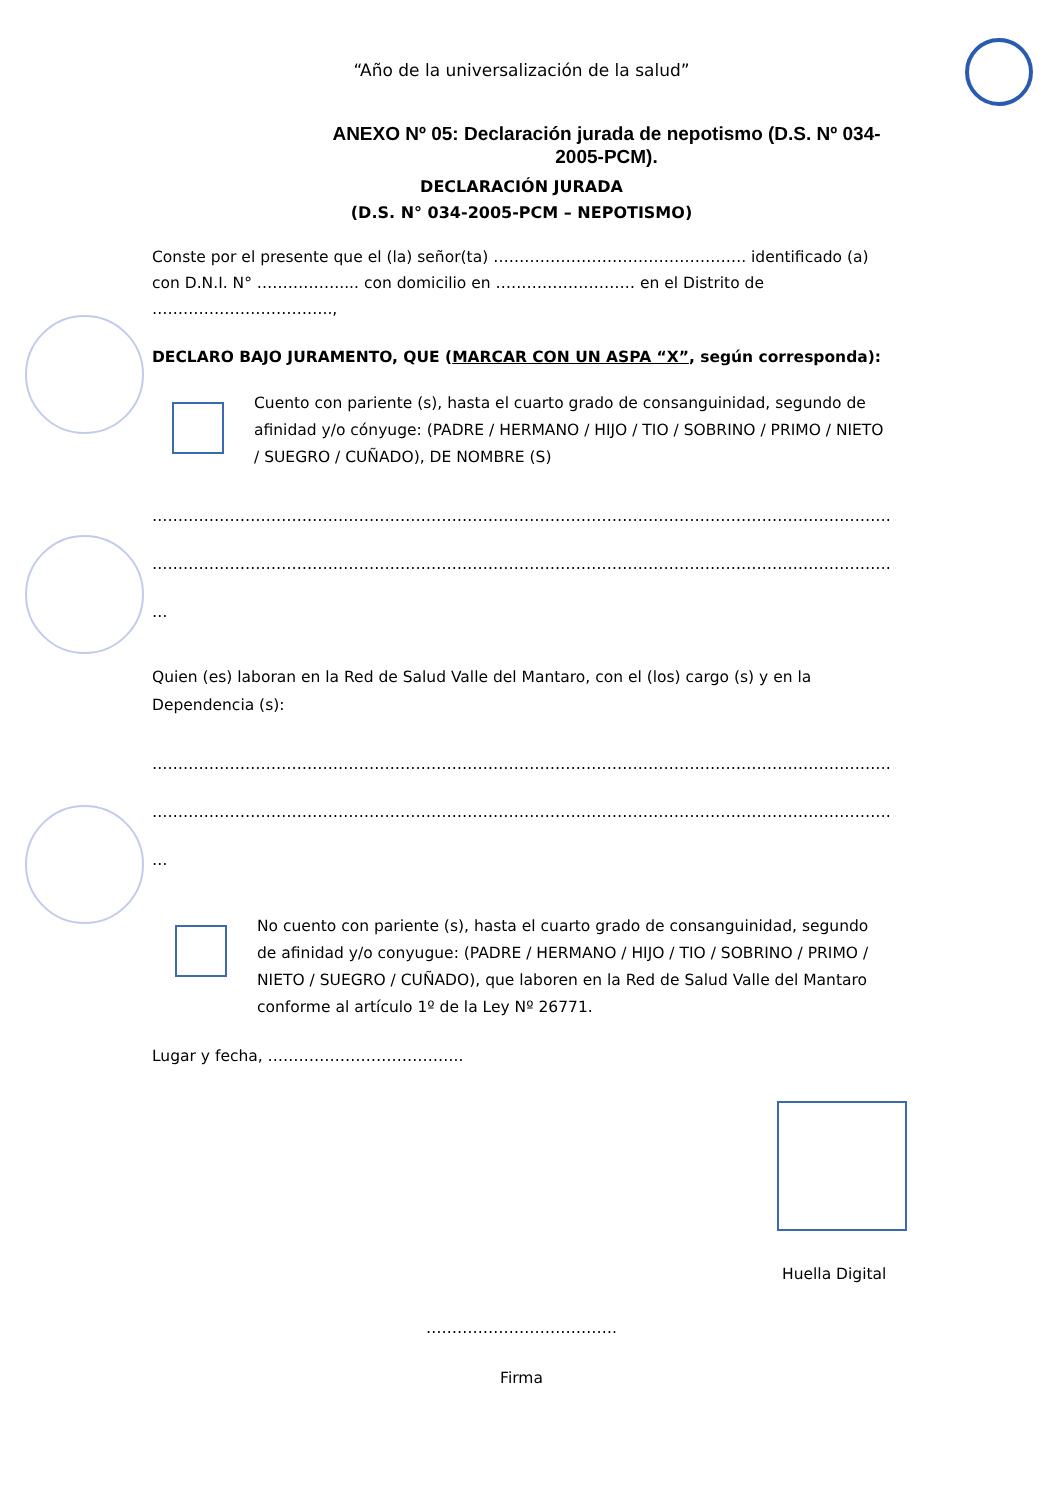“Año de la universalización de la salud”
ANEXO Nº 05: Declaración jurada de nepotismo (D.S. Nº 034-2005-PCM).
DECLARACIÓN JURADA
(D.S. N° 034-2005-PCM – NEPOTISMO)
Conste por el presente que el (la) señor(ta) …………………………………………. identificado (a) con D.N.I. N° ……………..... con domicilio en ……………………… en el Distrito de ……………………………..,
DECLARO BAJO JURAMENTO, QUE (MARCAR CON UN ASPA “X”, según corresponda):
Cuento con pariente (s), hasta el cuarto grado de consanguinidad, segundo de afinidad y/o cónyuge: (PADRE / HERMANO / HIJO / TIO / SOBRINO / PRIMO / NIETO / SUEGRO / CUÑADO), DE NOMBRE (S)
……………………………………………………………………………………………………………………………………
……………………………………………………………………………………………………………………………………
…
Quien (es) laboran en la Red de Salud Valle del Mantaro, con el (los) cargo (s) y en la Dependencia (s):
……………………………………………………………………………………………………………………………………
……………………………………………………………………………………………………………………………………
…
No cuento con pariente (s), hasta el cuarto grado de consanguinidad, segundo de afinidad y/o conyugue: (PADRE / HERMANO / HIJO / TIO / SOBRINO / PRIMO / NIETO / SUEGRO / CUÑADO), que laboren en la Red de Salud Valle del Mantaro conforme al artículo 1º de la Ley Nº 26771.
Lugar y fecha, ………………………………..
Huella Digital
……………………………….
Firma